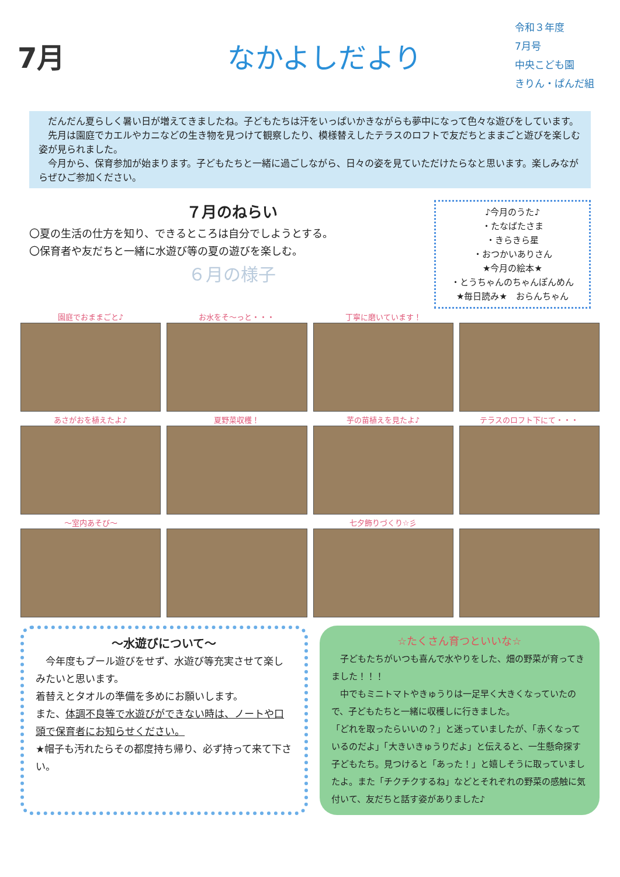7月 なかよしだより
令和３年度
7月号
中央こども園
きりん・ぱんだ組
　だんだん夏らしく暑い日が増えてきましたね。子どもたちは汗をいっぱいかきながらも夢中になって色々な遊びをしています。
　先月は園庭でカエルやカニなどの生き物を見つけて観察したり、模様替えしたテラスのロフトで友だちとままごと遊びを楽しむ姿が見られました。
　今月から、保育参加が始まります。子どもたちと一緒に過ごしながら、日々の姿を見ていただけたらなと思います。楽しみながらぜひご参加ください。
７月のねらい
〇夏の生活の仕方を知り、できるところは自分でしようとする。
〇保育者や友だちと一緒に水遊び等の夏の遊びを楽しむ。
６月の様子
♪今月のうた♪
・たなばたさま
・きらきら星
・おつかいありさん
★今月の絵本★
・とうちゃんのちゃんぽんめん
★毎日読み★　おらんちゃん
園庭でおままごと♪ お水をそ～っと・・・ 丁寧に磨いています！
あさがおを植えたよ♪ 夏野菜収穫！ 芋の苗植えを見たよ♪ テラスのロフト下にて・・・
～室内あそび～ 七夕飾りづくり☆彡
～水遊びについて～
　今年度もプール遊びをせず、水遊び等充実させて楽しみたいと思います。
着替えとタオルの準備を多めにお願いします。
また、体調不良等で水遊びができない時は、ノートや口頭で保育者にお知らせください。
★帽子も汚れたらその都度持ち帰り、必ず持って来て下さい。
☆たくさん育つといいな☆
　子どもたちがいつも喜んで水やりをした、畑の野菜が育ってきました！！！
　中でもミニトマトやきゅうりは一足早く大きくなっていたので、子どもたちと一緒に収穫しに行きました。
「どれを取ったらいいの？」と迷っていましたが、「赤くなっているのだよ」「大きいきゅうりだよ」と伝えると、一生懸命探す子どもたち。見つけると「あった！」と嬉しそうに取っていましたよ。また「チクチクするね」などとそれぞれの野菜の感触に気付いて、友だちと話す姿がありました♪